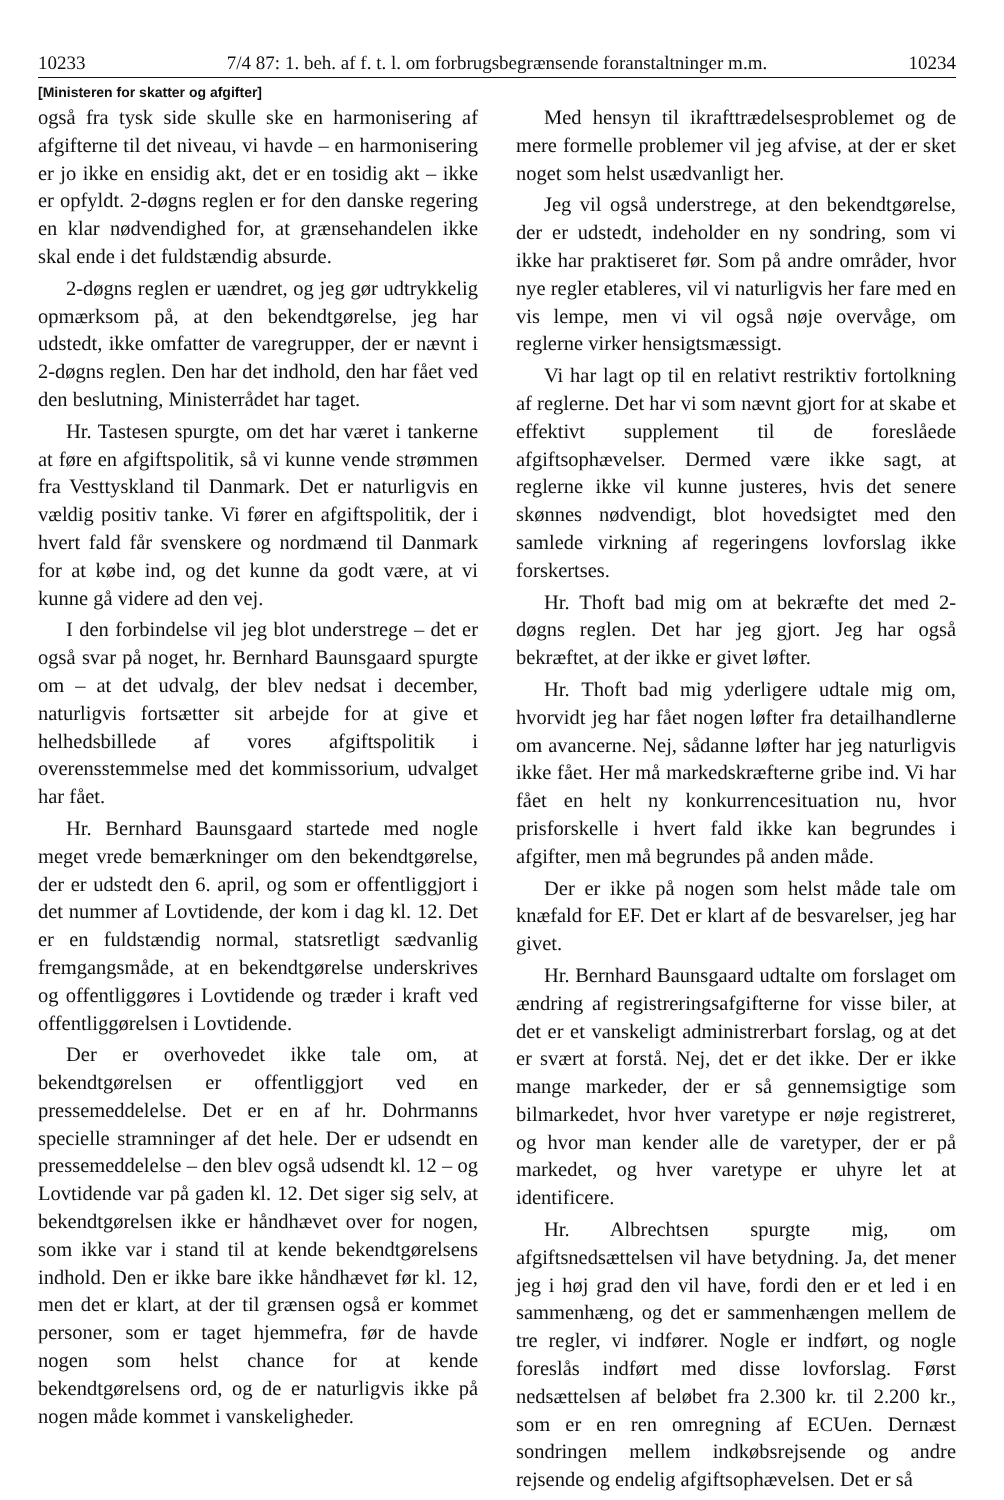10233 7/4 87: 1. beh. af f. t. l. om forbrugsbegrænsende foranstaltninger m.m. 10234
[Ministeren for skatter og afgifter]
også fra tysk side skulle ske en harmonisering af afgifterne til det niveau, vi havde – en harmonisering er jo ikke en ensidig akt, det er en tosidig akt – ikke er opfyldt. 2-døgns reglen er for den danske regering en klar nødvendighed for, at grænsehandelen ikke skal ende i det fuldstændig absurde.
2-døgns reglen er uændret, og jeg gør udtrykkelig opmærksom på, at den bekendtgørelse, jeg har udstedt, ikke omfatter de varegrupper, der er nævnt i 2-døgns reglen. Den har det indhold, den har fået ved den beslutning, Ministerrådet har taget.
Hr. Tastesen spurgte, om det har været i tankerne at føre en afgiftspolitik, så vi kunne vende strømmen fra Vesttyskland til Danmark. Det er naturligvis en vældig positiv tanke. Vi fører en afgiftspolitik, der i hvert fald får svenskere og nordmænd til Danmark for at købe ind, og det kunne da godt være, at vi kunne gå videre ad den vej.
I den forbindelse vil jeg blot understrege – det er også svar på noget, hr. Bernhard Baunsgaard spurgte om – at det udvalg, der blev nedsat i december, naturligvis fortsætter sit arbejde for at give et helhedsbillede af vores afgiftspolitik i overensstemmelse med det kommissorium, udvalget har fået.
Hr. Bernhard Baunsgaard startede med nogle meget vrede bemærkninger om den bekendtgørelse, der er udstedt den 6. april, og som er offentliggjort i det nummer af Lovtidende, der kom i dag kl. 12. Det er en fuldstændig normal, statsretligt sædvanlig fremgangsmåde, at en bekendtgørelse underskrives og offentliggøres i Lovtidende og træder i kraft ved offentliggørelsen i Lovtidende.
Der er overhovedet ikke tale om, at bekendtgørelsen er offentliggjort ved en pressemeddelelse. Det er en af hr. Dohrmanns specielle stramninger af det hele. Der er udsendt en pressemeddelelse – den blev også udsendt kl. 12 – og Lovtidende var på gaden kl. 12. Det siger sig selv, at bekendtgørelsen ikke er håndhævet over for nogen, som ikke var i stand til at kende bekendtgørelsens indhold. Den er ikke bare ikke håndhævet før kl. 12, men det er klart, at der til grænsen også er kommet personer, som er taget hjemmefra, før de havde nogen som helst chance for at kende bekendtgørelsens ord, og de er naturligvis ikke på nogen måde kommet i vanskeligheder.
Med hensyn til ikrafttrædelsesproblemet og de mere formelle problemer vil jeg afvise, at der er sket noget som helst usædvanligt her.
Jeg vil også understrege, at den bekendtgørelse, der er udstedt, indeholder en ny sondring, som vi ikke har praktiseret før. Som på andre områder, hvor nye regler etableres, vil vi naturligvis her fare med en vis lempe, men vi vil også nøje overvåge, om reglerne virker hensigtsmæssigt.
Vi har lagt op til en relativt restriktiv fortolkning af reglerne. Det har vi som nævnt gjort for at skabe et effektivt supplement til de foreslåede afgiftsophævelser. Dermed være ikke sagt, at reglerne ikke vil kunne justeres, hvis det senere skønnes nødvendigt, blot hovedsigtet med den samlede virkning af regeringens lovforslag ikke forskertses.
Hr. Thoft bad mig om at bekræfte det med 2-døgns reglen. Det har jeg gjort. Jeg har også bekræftet, at der ikke er givet løfter.
Hr. Thoft bad mig yderligere udtale mig om, hvorvidt jeg har fået nogen løfter fra detailhandlerne om avancerne. Nej, sådanne løfter har jeg naturligvis ikke fået. Her må markedskræfterne gribe ind. Vi har fået en helt ny konkurrencesituation nu, hvor prisforskelle i hvert fald ikke kan begrundes i afgifter, men må begrundes på anden måde.
Der er ikke på nogen som helst måde tale om knæfald for EF. Det er klart af de besvarelser, jeg har givet.
Hr. Bernhard Baunsgaard udtalte om forslaget om ændring af registreringsafgifterne for visse biler, at det er et vanskeligt administrerbart forslag, og at det er svært at forstå. Nej, det er det ikke. Der er ikke mange markeder, der er så gennemsigtige som bilmarkedet, hvor hver varetype er nøje registreret, og hvor man kender alle de varetyper, der er på markedet, og hver varetype er uhyre let at identificere.
Hr. Albrechtsen spurgte mig, om afgiftsnedsættelsen vil have betydning. Ja, det mener jeg i høj grad den vil have, fordi den er et led i en sammenhæng, og det er sammenhængen mellem de tre regler, vi indfører. Nogle er indført, og nogle foreslås indført med disse lovforslag. Først nedsættelsen af beløbet fra 2.300 kr. til 2.200 kr., som er en ren omregning af ECUen. Dernæst sondringen mellem indkøbsrejsende og andre rejsende og endelig afgiftsophævelsen. Det er så